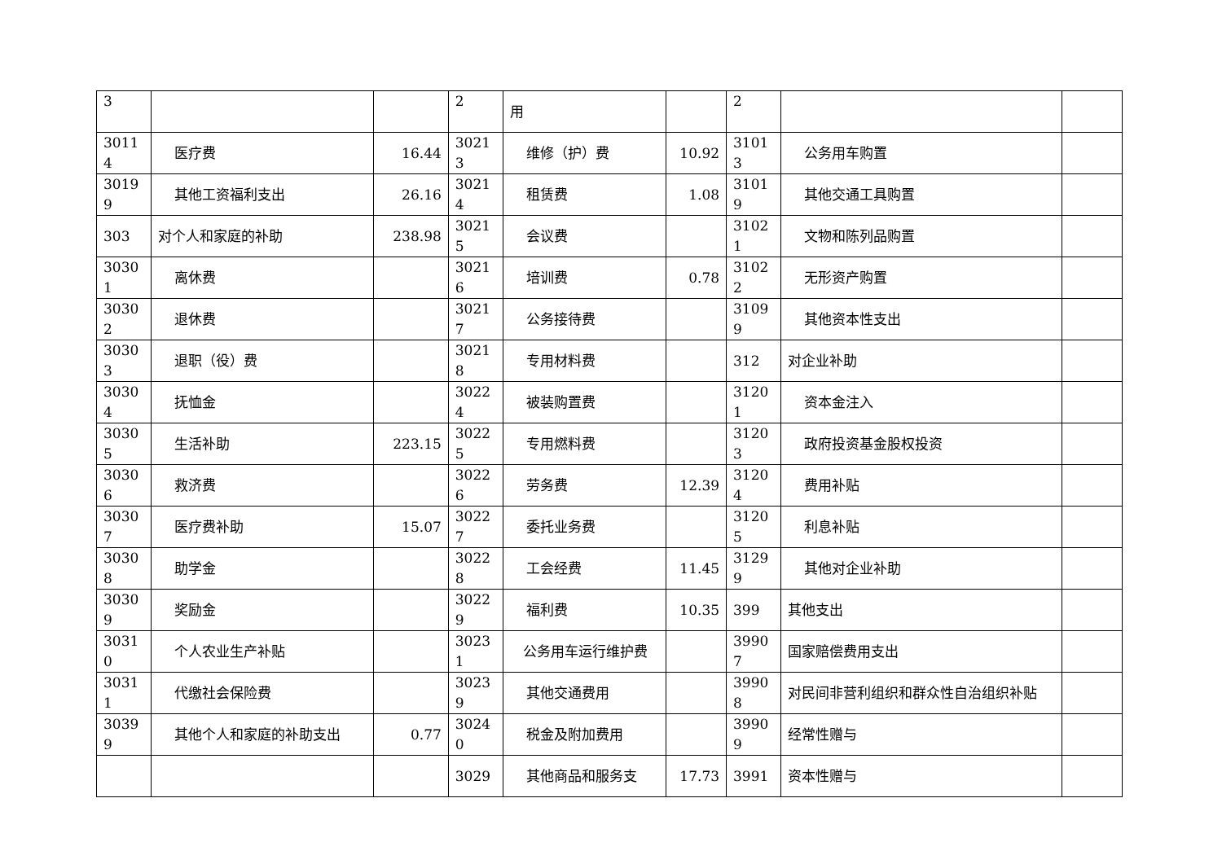| 3 | | | 2 | 用 | | 2 | | |
| 3011 4 | 医疗费 | 16.44 | 3021 3 | 维修（护）费 | 10.92 | 3101 3 | 公务用车购置 | |
| 3019 9 | 其他工资福利支出 | 26.16 | 3021 4 | 租赁费 | 1.08 | 3101 9 | 其他交通工具购置 | |
| 303 | 对个人和家庭的补助 | 238.98 | 3021 5 | 会议费 | | 3102 1 | 文物和陈列品购置 | |
| 3030 1 | 离休费 | | 3021 6 | 培训费 | 0.78 | 3102 2 | 无形资产购置 | |
| 3030 2 | 退休费 | | 3021 7 | 公务接待费 | | 3109 9 | 其他资本性支出 | |
| 3030 3 | 退职（役）费 | | 3021 8 | 专用材料费 | | 312 | 对企业补助 | |
| 3030 4 | 抚恤金 | | 3022 4 | 被装购置费 | | 3120 1 | 资本金注入 | |
| 3030 5 | 生活补助 | 223.15 | 3022 5 | 专用燃料费 | | 3120 3 | 政府投资基金股权投资 | |
| 3030 6 | 救济费 | | 3022 6 | 劳务费 | 12.39 | 3120 4 | 费用补贴 | |
| 3030 7 | 医疗费补助 | 15.07 | 3022 7 | 委托业务费 | | 3120 5 | 利息补贴 | |
| 3030 8 | 助学金 | | 3022 8 | 工会经费 | 11.45 | 3129 9 | 其他对企业补助 | |
| 3030 9 | 奖励金 | | 3022 9 | 福利费 | 10.35 | 399 | 其他支出 | |
| 3031 0 | 个人农业生产补贴 | | 3023 1 | 公务用车运行维护费 | | 3990 7 | 国家赔偿费用支出 | |
| 3031 1 | 代缴社会保险费 | | 3023 9 | 其他交通费用 | | 3990 8 | 对民间非营利组织和群众性自治组织补贴 | |
| 3039 9 | 其他个人和家庭的补助支出 | 0.77 | 3024 0 | 税金及附加费用 | | 3990 9 | 经常性赠与 | |
| | | | 3029 | 其他商品和服务支 | 17.73 | 3991 | 资本性赠与 | |